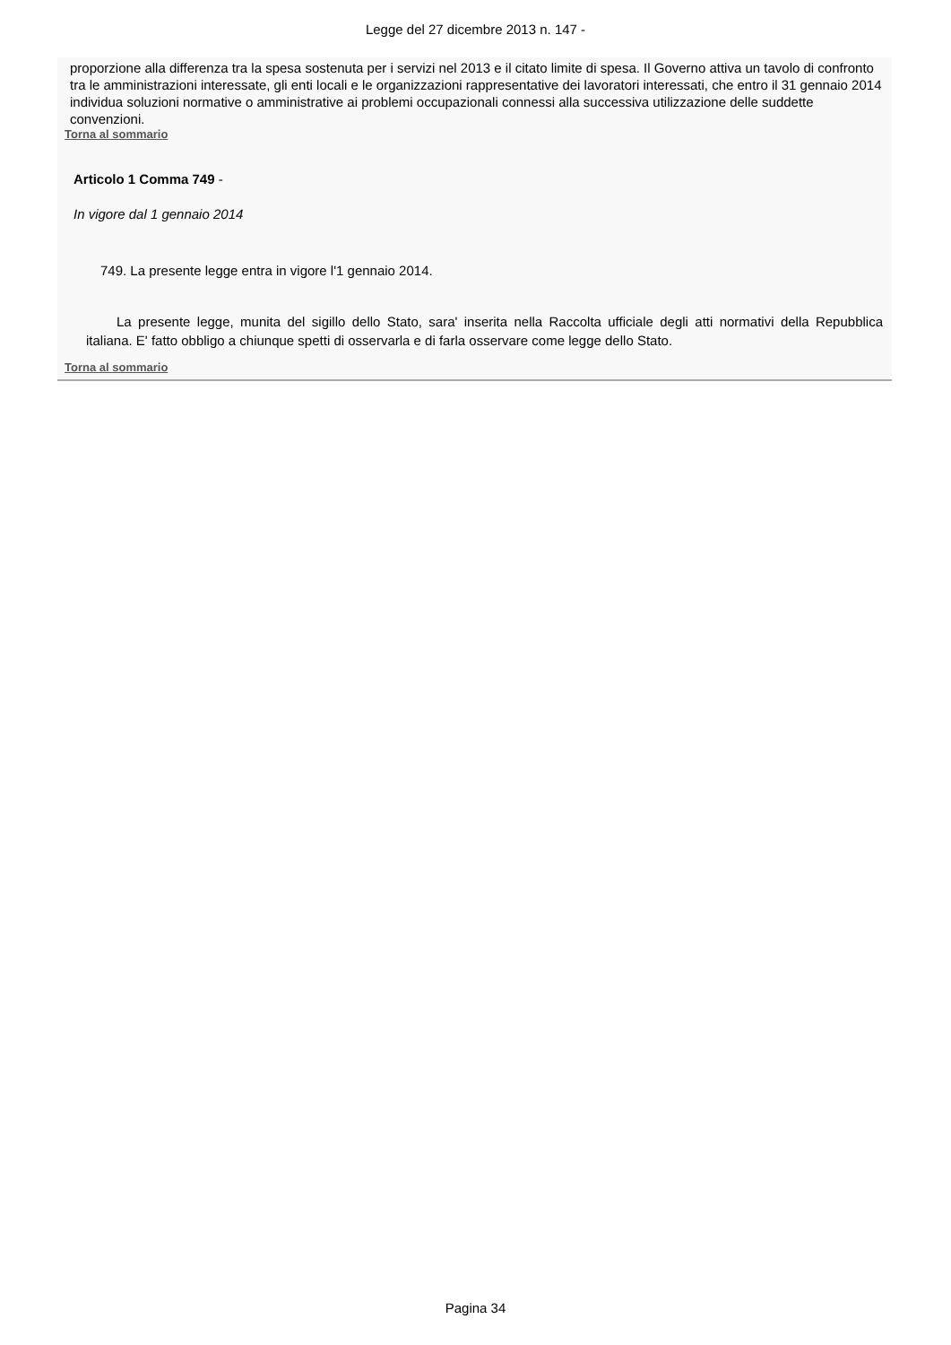Legge del 27 dicembre 2013 n. 147 -
proporzione alla differenza tra la spesa sostenuta per i servizi nel 2013 e il citato limite di spesa. Il Governo attiva un tavolo di confronto tra le amministrazioni interessate, gli enti locali e le organizzazioni rappresentative dei lavoratori interessati, che entro il 31 gennaio 2014 individua soluzioni normative o amministrative ai problemi occupazionali connessi alla successiva utilizzazione delle suddette convenzioni.
Torna al sommario
Articolo 1 Comma 749 -
In vigore dal 1 gennaio 2014
749. La presente legge entra in vigore l'1 gennaio 2014.
La presente legge, munita del sigillo dello Stato, sara' inserita nella Raccolta ufficiale degli atti normativi della Repubblica italiana. E' fatto obbligo a chiunque spetti di osservarla e di farla osservare come legge dello Stato.
Torna al sommario
Pagina 34